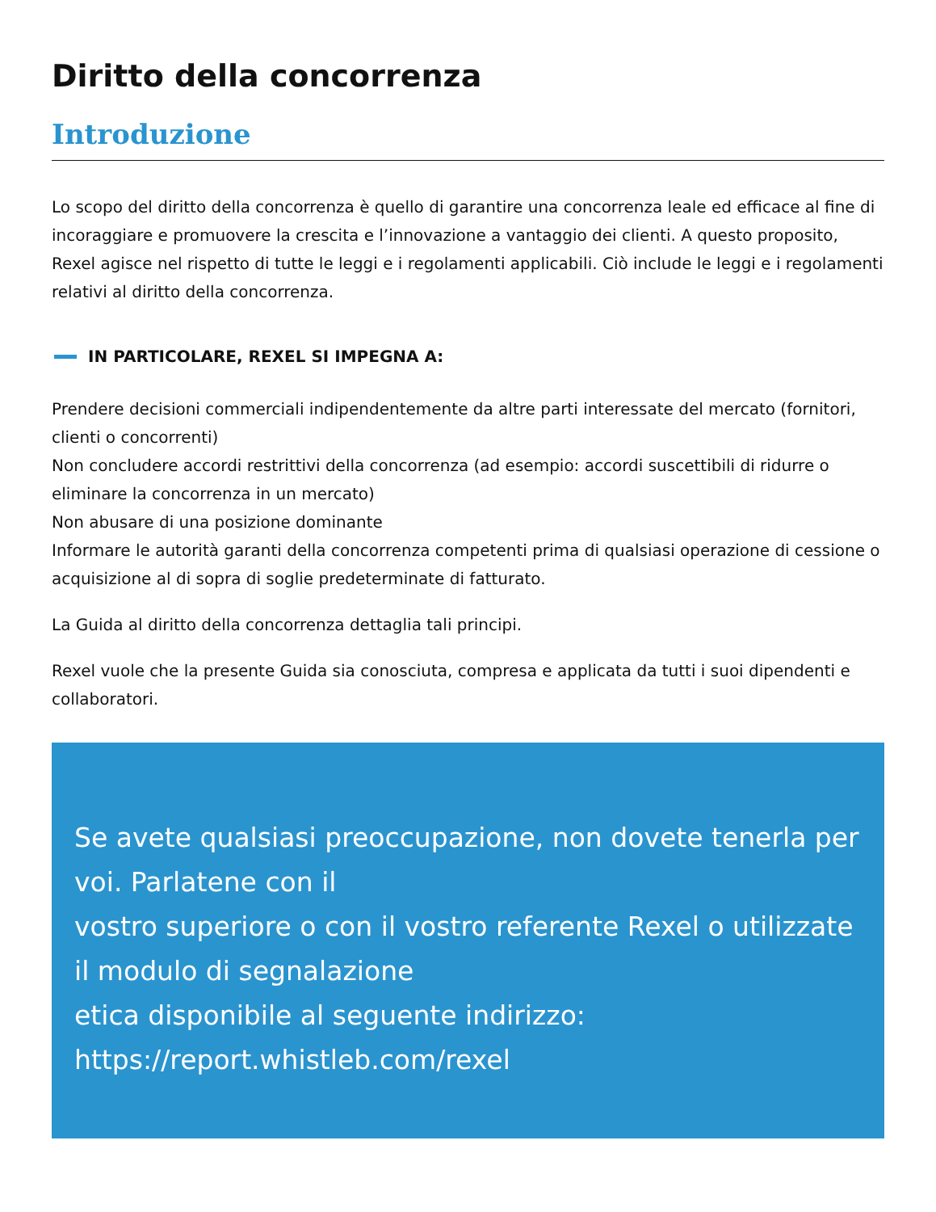Diritto della concorrenza
Introduzione
Lo scopo del diritto della concorrenza è quello di garantire una concorrenza leale ed efficace al fine di incoraggiare e promuovere la crescita e l’innovazione a vantaggio dei clienti. A questo proposito, Rexel agisce nel rispetto di tutte le leggi e i regolamenti applicabili. Ciò include le leggi e i regolamenti relativi al diritto della concorrenza.
IN PARTICOLARE, REXEL SI IMPEGNA A:
Prendere decisioni commerciali indipendentemente da altre parti interessate del mercato (fornitori, clienti o concorrenti)
Non concludere accordi restrittivi della concorrenza (ad esempio: accordi suscettibili di ridurre o eliminare la concorrenza in un mercato)
Non abusare di una posizione dominante
Informare le autorità garanti della concorrenza competenti prima di qualsiasi operazione di cessione o acquisizione al di sopra di soglie predeterminate di fatturato.
La Guida al diritto della concorrenza dettaglia tali principi.
Rexel vuole che la presente Guida sia conosciuta, compresa e applicata da tutti i suoi dipendenti e collaboratori.
Se avete qualsiasi preoccupazione, non dovete tenerla per voi. Parlatene con il
vostro superiore o con il vostro referente Rexel o utilizzate il modulo di segnalazione
etica disponibile al seguente indirizzo:
https://report.whistleb.com/rexel